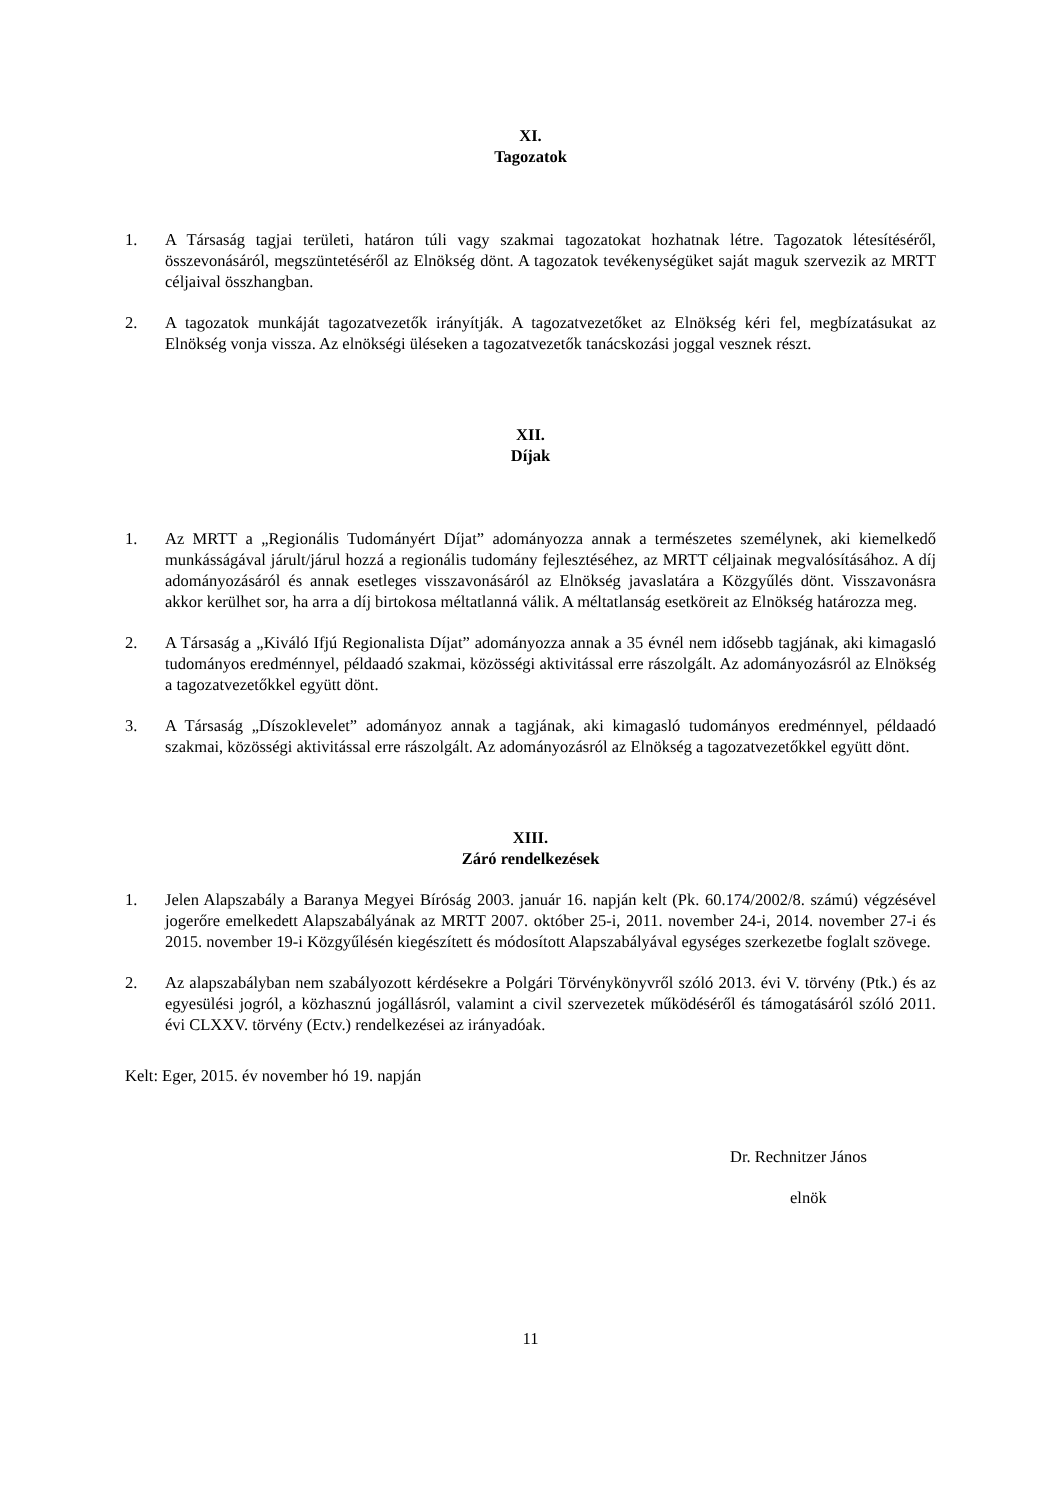XI.
Tagozatok
1. A Társaság tagjai területi, határon túli vagy szakmai tagozatokat hozhatnak létre. Tagozatok létesítéséről, összevonásáról, megszüntetéséről az Elnökség dönt. A tagozatok tevékenységüket saját maguk szervezik az MRTT céljaival összhangban.
2. A tagozatok munkáját tagozatvezetők irányítják. A tagozatvezetőket az Elnökség kéri fel, megbízatásukat az Elnökség vonja vissza. Az elnökségi üléseken a tagozatvezetők tanácskozási joggal vesznek részt.
XII.
Díjak
1. Az MRTT a „Regionális Tudományért Díjat” adományozza annak a természetes személynek, aki kiemelkedő munkásságával járult/járul hozzá a regionális tudomány fejlesztéséhez, az MRTT céljainak megvalósításához. A díj adományozásáról és annak esetleges visszavonásáról az Elnökség javaslatára a Közgyűlés dönt. Visszavonásra akkor kerülhet sor, ha arra a díj birtokosa méltatlanná válik. A méltatlanság esetköreit az Elnökség határozza meg.
2. A Társaság a „Kiváló Ifjú Regionalista Díjat” adományozza annak a 35 évnél nem idősebb tagjának, aki kimagasló tudományos eredménnyel, példaadó szakmai, közösségi aktivitással erre rászolgált. Az adományozásról az Elnökség a tagozatvezetőkkel együtt dönt.
3. A Társaság „Díszoklevelet” adományoz annak a tagjának, aki kimagasló tudományos eredménnyel, példaadó szakmai, közösségi aktivitással erre rászolgált. Az adományozásról az Elnökség a tagozatvezetőkkel együtt dönt.
XIII.
Záró rendelkezések
1. Jelen Alapszabály a Baranya Megyei Bíróság 2003. január 16. napján kelt (Pk. 60.174/2002/8. számú) végzésével jogerőre emelkedett Alapszabályának az MRTT 2007. október 25-i, 2011. november 24-i, 2014. november 27-i és 2015. november 19-i Közgyűlésén kiegészített és módosított Alapszabályával egységes szerkezetbe foglalt szövege.
2. Az alapszabályban nem szabályozott kérdésekre a Polgári Törvénykönyvről szóló 2013. évi V. törvény (Ptk.) és az egyesülési jogról, a közhasznú jogállásról, valamint a civil szervezetek működéséről és támogatásáról szóló 2011. évi CLXXV. törvény (Ectv.) rendelkezései az irányadóak.
Kelt: Eger, 2015. év november hó 19. napján
Dr. Rechnitzer János
elnök
11